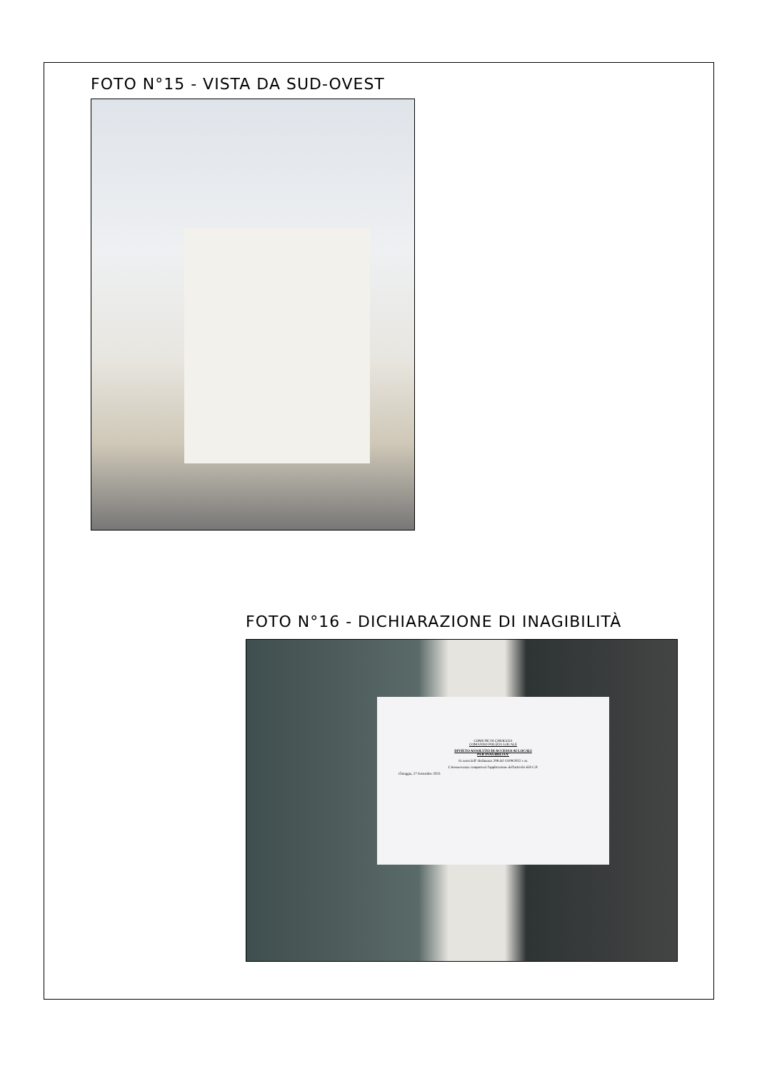FOTO N°15 - VISTA DA SUD-OVEST
FOTO N°16 - DICHIARAZIONE DI INAGIBILITÀ
COMUNE DI CHIOGGIA
COMANDO POLIZIA LOCALE
DIVIETO ASSOLUTO DI ACCESSO AI LOCALI
PER INAGIBILITA'
Ai sensi dell' Ordinanza 208 del 13/09/2022 e ss.
L'inosservanza comporterà l'applicazione dell'articolo 650 C.P.
Chioggia, 27 Settembre 2023